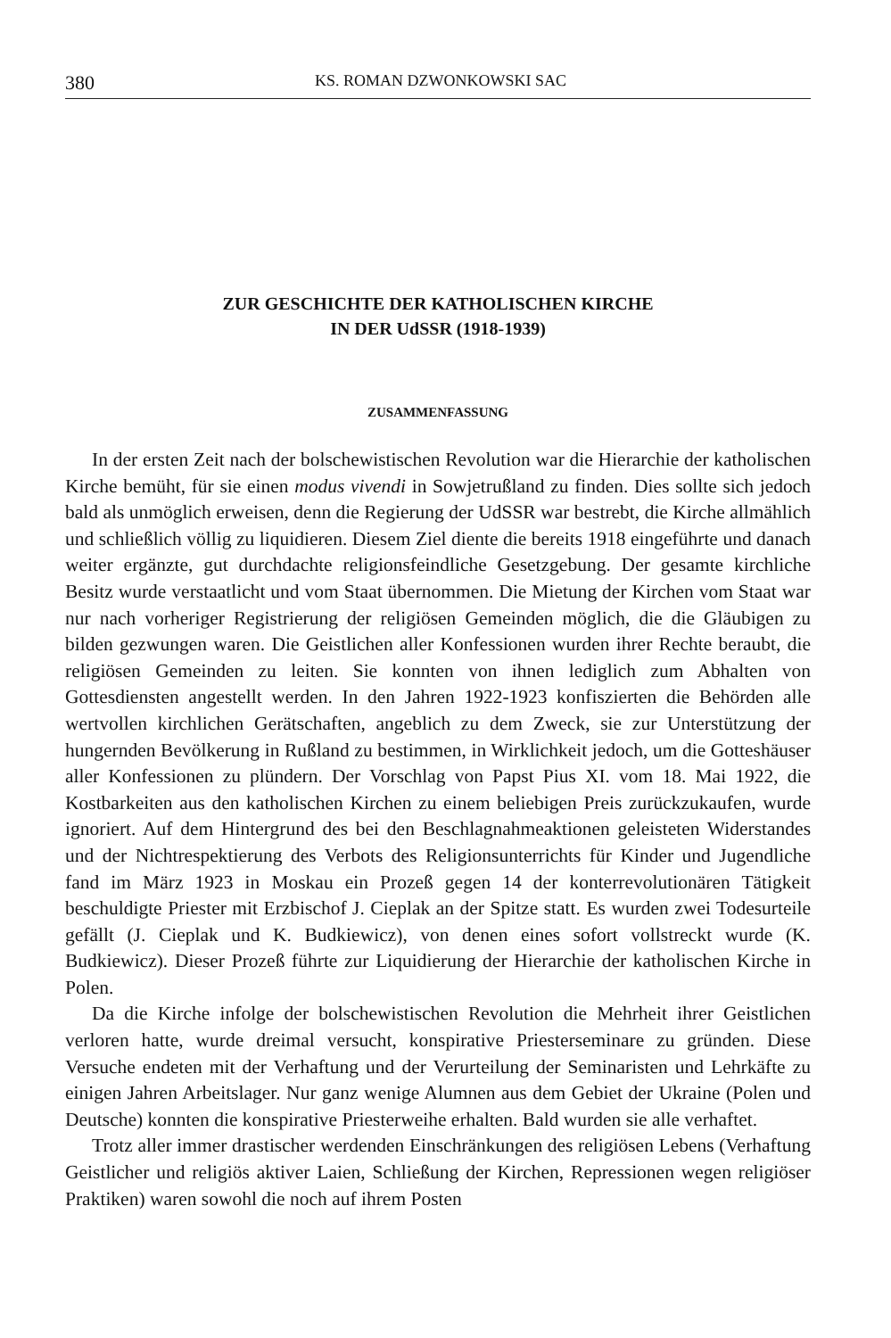380 KS. ROMAN DZWONKOWSKI SAC
ZUR GESCHICHTE DER KATHOLISCHEN KIRCHE
IN DER UdSSR (1918-1939)
ZUSAMMENFASSUNG
In der ersten Zeit nach der bolschewistischen Revolution war die Hierarchie der katholischen Kirche bemüht, für sie einen modus vivendi in Sowjetrußland zu finden. Dies sollte sich jedoch bald als unmöglich erweisen, denn die Regierung der UdSSR war bestrebt, die Kirche allmählich und schließlich völlig zu liquidieren. Diesem Ziel diente die bereits 1918 eingeführte und danach weiter ergänzte, gut durchdachte religionsfeindliche Gesetzgebung. Der gesamte kirchliche Besitz wurde verstaatlicht und vom Staat übernommen. Die Mietung der Kirchen vom Staat war nur nach vorheriger Registrierung der religiösen Gemeinden möglich, die die Gläubigen zu bilden gezwungen waren. Die Geistlichen aller Konfessionen wurden ihrer Rechte beraubt, die religiösen Gemeinden zu leiten. Sie konnten von ihnen lediglich zum Abhalten von Gottesdiensten angestellt werden. In den Jahren 1922-1923 konfiszierten die Behörden alle wertvollen kirchlichen Gerätschaften, angeblich zu dem Zweck, sie zur Unterstützung der hungernden Bevölkerung in Rußland zu bestimmen, in Wirklichkeit jedoch, um die Gotteshäuser aller Konfessionen zu plündern. Der Vorschlag von Papst Pius XI. vom 18. Mai 1922, die Kostbarkeiten aus den katholischen Kirchen zu einem beliebigen Preis zurückzukaufen, wurde ignoriert. Auf dem Hintergrund des bei den Beschlagnahmeaktionen geleisteten Widerstandes und der Nichtrespektierung des Verbots des Religionsunterrichts für Kinder und Jugendliche fand im März 1923 in Moskau ein Prozeß gegen 14 der konterrevolutionären Tätigkeit beschuldigte Priester mit Erzbischof J. Cieplak an der Spitze statt. Es wurden zwei Todesurteile gefällt (J. Cieplak und K. Budkiewicz), von denen eines sofort vollstreckt wurde (K. Budkiewicz). Dieser Prozeß führte zur Liquidierung der Hierarchie der katholischen Kirche in Polen.
Da die Kirche infolge der bolschewistischen Revolution die Mehrheit ihrer Geistlichen verloren hatte, wurde dreimal versucht, konspirative Priesterseminare zu gründen. Diese Versuche endeten mit der Verhaftung und der Verurteilung der Seminaristen und Lehrkäfte zu einigen Jahren Arbeitslager. Nur ganz wenige Alumnen aus dem Gebiet der Ukraine (Polen und Deutsche) konnten die konspirative Priesterweihe erhalten. Bald wurden sie alle verhaftet.
Trotz aller immer drastischer werdenden Einschränkungen des religiösen Lebens (Verhaftung Geistlicher und religiös aktiver Laien, Schließung der Kirchen, Repressionen wegen religiöser Praktiken) waren sowohl die noch auf ihrem Posten